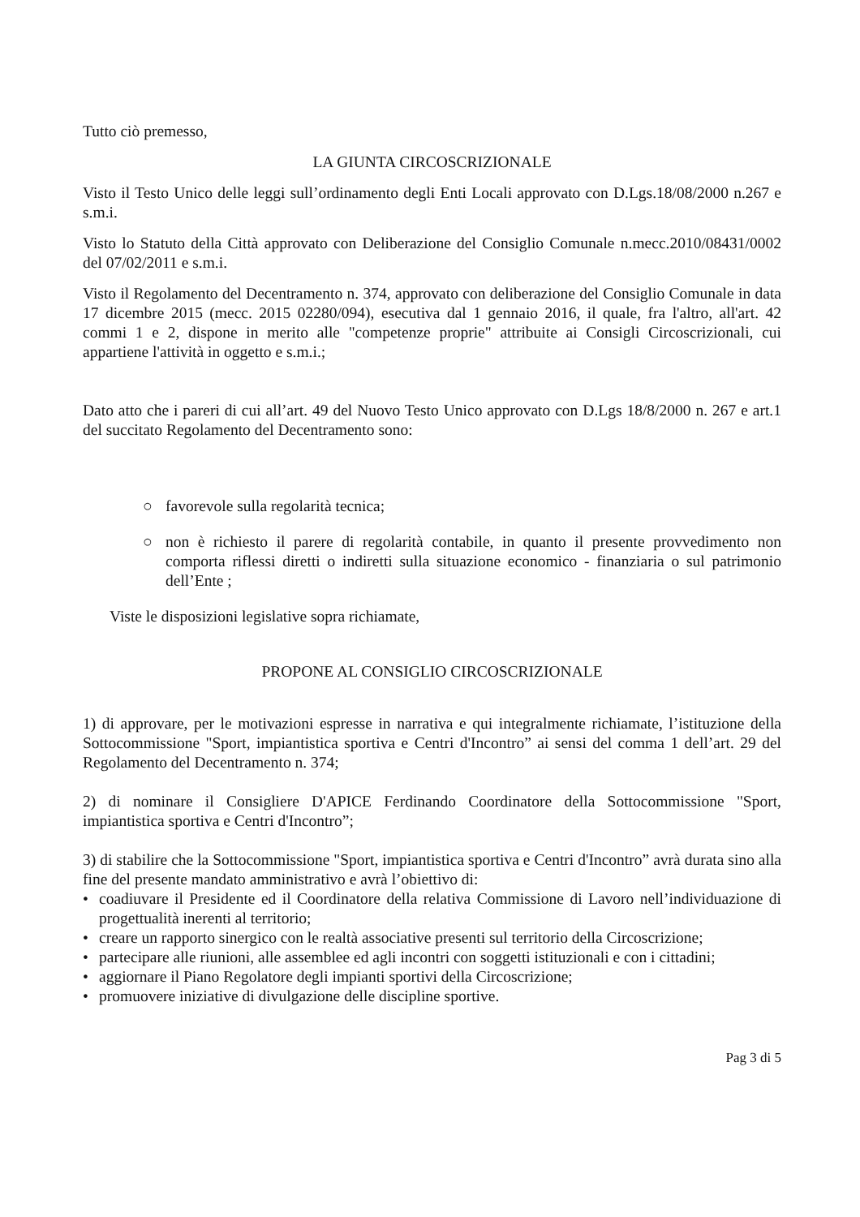Tutto ciò premesso,
LA GIUNTA CIRCOSCRIZIONALE
Visto il Testo Unico delle leggi sull’ordinamento degli Enti Locali approvato con D.Lgs.18/08/2000 n.267 e s.m.i.
Visto lo Statuto della Città approvato con Deliberazione del Consiglio Comunale n.mecc.2010/08431/0002 del 07/02/2011 e s.m.i.
Visto il Regolamento del Decentramento n. 374, approvato con deliberazione del Consiglio Comunale in data 17 dicembre 2015 (mecc. 2015 02280/094), esecutiva dal 1 gennaio 2016, il quale, fra l'altro, all'art. 42 commi 1 e 2, dispone in merito alle "competenze proprie" attribuite ai Consigli Circoscrizionali, cui appartiene l'attività in oggetto e s.m.i.;
Dato atto che i pareri di cui all’art. 49 del Nuovo Testo Unico approvato con D.Lgs 18/8/2000 n. 267 e art.1 del succitato Regolamento del Decentramento sono:
○ favorevole sulla regolarità tecnica;
○ non è richiesto il parere di regolarità contabile, in quanto il presente provvedimento non comporta riflessi diretti o indiretti sulla situazione economico - finanziaria o sul patrimonio dell’Ente ;
Viste le disposizioni legislative sopra richiamate,
PROPONE AL CONSIGLIO CIRCOSCRIZIONALE
1) di approvare, per le motivazioni espresse in narrativa e qui integralmente richiamate, l’istituzione della Sottocommissione "Sport, impiantistica sportiva e Centri d'Incontro” ai sensi del comma 1 dell’art. 29 del Regolamento del Decentramento n. 374;
2) di nominare il Consigliere D'APICE Ferdinando Coordinatore della Sottocommissione "Sport, impiantistica sportiva e Centri d'Incontro”;
3) di stabilire che la Sottocommissione "Sport, impiantistica sportiva e Centri d'Incontro” avrà durata sino alla fine del presente mandato amministrativo e avrà l’obiettivo di:
• coadiuvare il Presidente ed il Coordinatore della relativa Commissione di Lavoro nell’individuazione di progettualità inerenti al territorio;
• creare un rapporto sinergico con le realtà associative presenti sul territorio della Circoscrizione;
• partecipare alle riunioni, alle assemblee ed agli incontri con soggetti istituzionali e con i cittadini;
• aggiornare il Piano Regolatore degli impianti sportivi della Circoscrizione;
• promuovere iniziative di divulgazione delle discipline sportive.
Pag 3 di 5